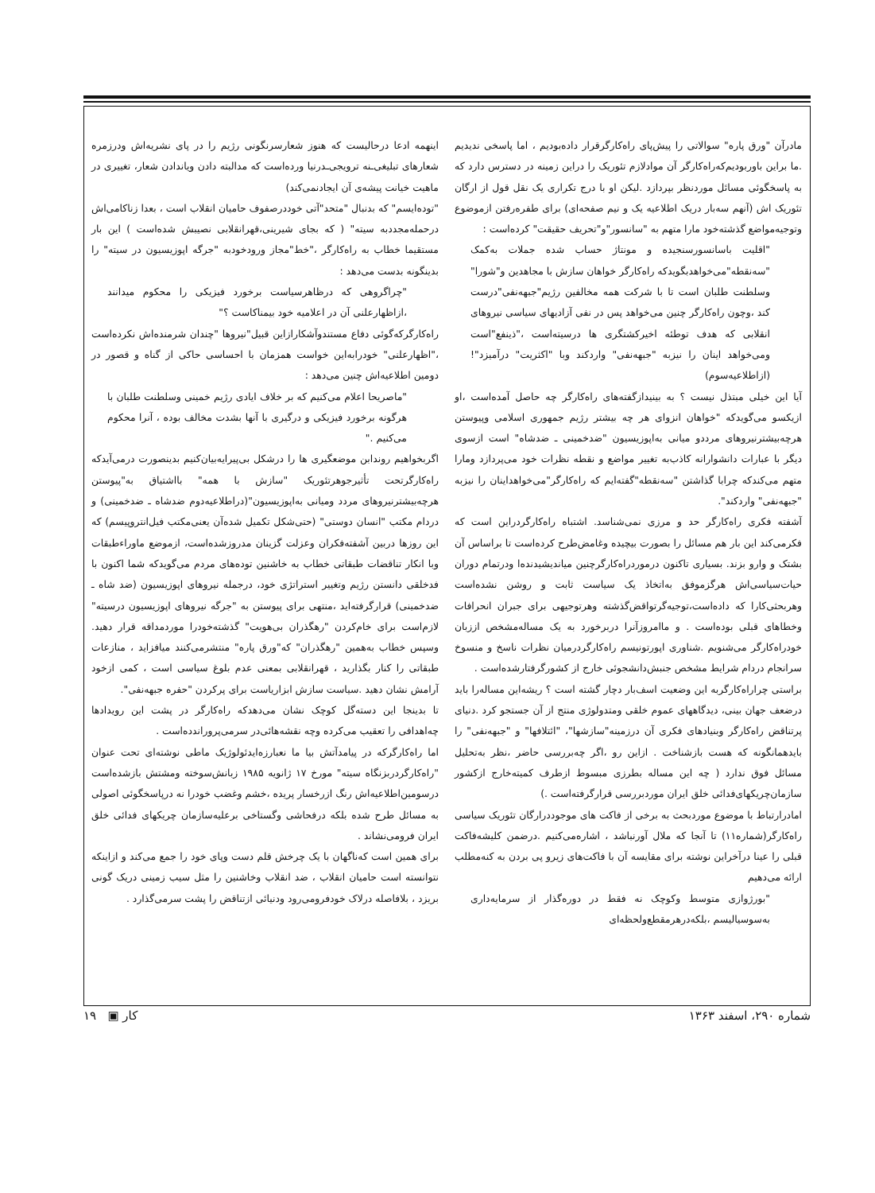اینهمه ادعا درحالیست که هنوز شعارسرنگونی رژیم را در پای نشریه‌اش ودرزمره شعارهای تبلیغی‌ـنه ترویجی‌ـدرنیا ورده‌است که مدالبته دادن ویاندادن شعار، تغییری در ماهیت خیانت پیشه‌ی آن ایجادنمی‌کند)
"توده‌ایسم" که بدنبال "متحد"آتی خوددرصفوف حامیان انقلاب است ، بعدا زناکامی‌اش درحمله‌مجددبه سیته" ( که بجای شیرینی،قهرانقلابی نصیبش شده‌است ) این بار مستقیما خطاب به راه‌کارگر ،"خط"مجاز ورودخودبه "جرگه اپوزیسیون در سیته" را بدینگونه بدست می‌دهد :
"چراگروهی که درظاهرسیاست برخورد فیزیکی را محکوم میدانند ،ازاظهارعلنی آن در اعلامیه خود بیمناکاست ؟"
راه‌کارگرکه‌گوئی دفاع مستندوآشکارازاین قبیل"نیروها "چندان شرمنده‌اش نکرده‌است ،"اظهارعلنی" خودرابه‌این خواست همزمان با احساسی حاکی از گناه و قصور در دومین اطلاعیه‌اش چنین می‌دهد :
"ماصریحا اعلام می‌کنیم که بر خلاف ایادی رژیم خمینی وسلطنت طلبان با هرگونه برخورد فیزیکی و درگیری با آنها بشدت مخالف بوده ، آنرا محکوم می‌کنیم ."
اگربخواهیم روندابن موضعگیری ها را درشکل بی‌پیرایه‌بیان‌کنیم بدینصورت درمی‌آیدکه راه‌کارگرتحت تأثیرجوهرتئوریک "سازش با همه" بااشتیاق به"پیوستن هرچه‌بیشترنیروهای مردد ومیانی به‌اپوزیسیون"(دراطلاعیه‌دوم ضدشاه ـ ضدخمینی) و دردام مکتب "انسان دوستی" (حتی‌شکل تکمیل شده‌آن یعنی‌مکتب فیل‌انتروپیسم) که این روزها دربین آشفته‌فکران وعزلت گزینان مدروزشده‌است، ازموضع ماوراءطبقات وبا انکار تناقضات طبقاتی خطاب به خاشنین توده‌های مردم می‌گویدکه شما اکنون با فدخلقی دانستن رژیم وتغییر استراتژی خود، درجمله نیروهای اپوزیسیون (ضد شاه ـ ضدخمینی) قرارگرفته‌اید ،منتهی برای پیوستن به "جرگه نیروهای اپوزیسیون درسیته" لازم‌است برای خام‌کردن "رهگذران بی‌هویت" گذشته‌خودرا موردمداقه قرار دهید. وسپس خطاب به‌همین "رهگذران" که"ورق پاره" منتشرمی‌کنند میافزاید ، منازعات طبقاتی را کنار بگذارید ، قهرانقلابی بمعنی عدم بلوغ سیاسی است ، کمی ازخود آرامش نشان دهید .سیاست سازش ابزاریاست برای پرکردن "حفره جبهه‌نفی".
تا بدینجا این دسته‌گل کوچک نشان می‌دهدکه راه‌کارگر در پشت این رویدادها چه‌اهدافی را تعقیب می‌کرده وچه نقشه‌هائی‌در سرمی‌پروراندده‌است .
اما راه‌کارگرکه در پیامدآتش بیا ما نعبارزه‌ایدئولوژیک ماطی نوشته‌ای تحت عنوان "راه‌کارگردربزنگاه سیته" مورخ ۱۷ ژانویه ۱۹۸۵ زبانش‌سوخته ومشتش بازشده‌است درسومین‌اطلاعیه‌اش رنگ ازرخسار پریده ،خشم وغضب خودرا نه درپاسخگوئی اصولی به مسائل طرح شده بلکه درفحاشی وگستاخی برعلیه‌سازمان چریکهای فدائی خلق ایران فرومی‌نشاند .
برای همین است که‌ناگهان با یک چرخش قلم دست وپای خود را جمع می‌کند و ازاینکه نتوانسته است حامیان انقلاب ، ضد انقلاب وخاشنین را مثل سیب زمینی دریک گونی بریزد ، بلافاصله درلاک خودفرومی‌رود ودنیائی ازتناقض را پشت سرمی‌گذارد .
مادرآن "ورق پاره" سوالاتی را پیش‌پای راه‌کارگرقرار داده‌بودیم ، اما پاسخی ندیدیم .ما براین باوربودیم‌که‌راه‌کارگر آن موادلازم تئوریک را دراین زمینه در دسترس دارد که به پاسخگوئی مسائل موردنظر بپردازد .لیکن او با درج تکراری یک نقل قول از ارگان تئوریک اش (آنهم سه‌بار دریک اطلاعیه یک و نیم صفحه‌ای) برای طفره‌رفتن ازموضوع وتوجیه‌مواضع گذشته‌خود مارا متهم به "سانسور"و"تحریف حقیقت" کرده‌است :
"اقلیت باسانسورسنجیده و مونتاژ حساب شده جملات به‌کمک "سه‌نقطه"می‌خواهدبگویدکه راه‌کارگر خواهان سازش با مجاهدین و"شورا" وسلطنت طلبان است تا با شرکت همه مخالفین رژیم"جبهه‌نفی"درست کند ،وچون راه‌کارگر چنین می‌خواهد پس در نفی آزادیهای سیاسی نیروهای انقلابی که هدف توطئه اخیرکشتگری ها درسیته‌است ،"ذینفع"است ومی‌خواهد اینان را نیزبه "جبهه‌نفی" واردکند وبا "اکثریت" درآمیزد"! (ازاطلاعیه‌سوم)
آیا این خیلی مبتذل نیست ؟ به بینیدازگفته‌های راه‌کارگر چه حاصل آمده‌است ،او ازیکسو می‌گویدکه "خواهان انزوای هر چه بیشتر رژیم جمهوری اسلامی وپیوستن هرچه‌بیشترنیروهای مرددو میانی به‌اپوزیسیون "ضدخمینی ـ ضدشاه" است ازسوی دیگر با عبارات دانشوارانه کاذب‌به تغییر مواضع و نقطه نظرات خود می‌پردازد ومارا متهم می‌کندکه چرابا گذاشتن "سه‌نقطه"گفته‌ایم که راه‌کارگر"می‌خواهداینان را نیزبه "جبهه‌نفی" واردکند".
آشفته فکری راه‌کارگر حد و مرزی نمی‌شناسد. اشتباه راه‌کارگردراین است که فکرمی‌کند این بار هم مسائل را بصورت بیچیده وغامض‌طرح کرده‌است تا براساس آن بشتک و وارو بزند. بسیاری تاکنون درموردراه‌کارگرچنین میاندیشیدند‌ه‌ا ودرتمام دوران حیات‌سیاسی‌اش هرگزموفق به‌اتخاذ یک سیاست ثابت و روشن نشده‌است وهربحثی‌کارا که داده‌است،توجیه‌گرتواقض‌گذشته وهرتوجیهی برای جبران انحرافات وخطاهای قبلی بوده‌است . و ماامروزآنرا دربرخورد به یک مساله‌مشخص ازز‌بان خودراه‌کارگر می‌شنویم .شناوری اپورتونیسم راه‌کارگردرمیان نظرات ناسخ و منسوخ سرانجام دردام شرایط مشخص جنبش‌دانشجوئی خارج از کشورگرفتارشده‌است .
براستی چراراه‌کارگربه این وضعیت اسف‌بار دچار گشته است ؟ ریشه‌این مساله‌را باید درضعف جهان بینی، دیدگاههای عموم خلقی ومتدولوژی منتج از آن جستجو کرد .دنیای پرتناقض راه‌کارگر وبنیادهای فکری آن درزمینه"سازشها"، "ائتلافها" و "جبهه‌نفی" را بایدهمانگونه که هست بازشناخت . ازاین رو ،اگر چه‌بررسی حاضر ،نظر به‌تحلیل مسائل فوق ندارد ( چه این مساله بطرزی مبسوط ازطرف کمیته‌خارج ازکشور سازمان‌چریکهای‌فدائی خلق ایران موردبررسی قرارگرفته‌است .)
امادرارتباط با موضوع موردبحث به برخی از فاکت های موجوددرارگان تئوریک سیاسی راه‌کارگر(شماره۱۱) تا آنجا که ملال آورنباشد ، اشاره‌می‌کنیم .درضمن کلیشه‌فاکت قبلی را عینا درآخراین نوشته برای مقایسه آن با فاکت‌های زیرو پی بردن به کنه‌مطلب ارائه می‌دهیم
"بورژوازی متوسط وکوچک نه فقط در دوره‌گذار از سرمایه‌داری به‌سوسیالیسم ،بلکه‌درهرمقطع‌ولحظه‌ای
۱۹ ▣ کار شماره ۲۹۰، اسفند ۱۳۶۳